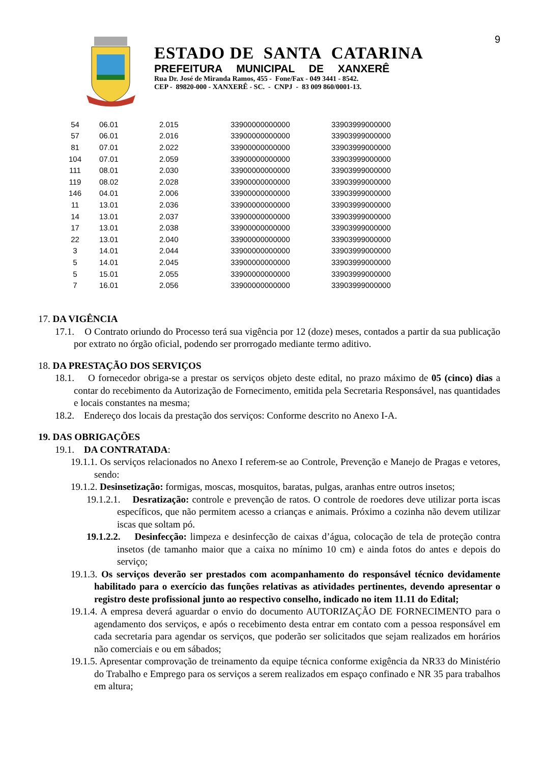9
ESTADO DE SANTA CATARINA
PREFEITURA MUNICIPAL DE XANXERÊ
Rua Dr. José de Miranda Ramos, 455 - Fone/Fax - 049 3441 - 8542.
CEP - 89820-000 - XANXERÊ - SC. - CNPJ - 83 009 860/0001-13.
| 54 | 06.01 | 2.015 | 33900000000000 | 33903999000000 |
| 57 | 06.01 | 2.016 | 33900000000000 | 33903999000000 |
| 81 | 07.01 | 2.022 | 33900000000000 | 33903999000000 |
| 104 | 07.01 | 2.059 | 33900000000000 | 33903999000000 |
| 111 | 08.01 | 2.030 | 33900000000000 | 33903999000000 |
| 119 | 08.02 | 2.028 | 33900000000000 | 33903999000000 |
| 146 | 04.01 | 2.006 | 33900000000000 | 33903999000000 |
| 11 | 13.01 | 2.036 | 33900000000000 | 33903999000000 |
| 14 | 13.01 | 2.037 | 33900000000000 | 33903999000000 |
| 17 | 13.01 | 2.038 | 33900000000000 | 33903999000000 |
| 22 | 13.01 | 2.040 | 33900000000000 | 33903999000000 |
| 3 | 14.01 | 2.044 | 33900000000000 | 33903999000000 |
| 5 | 14.01 | 2.045 | 33900000000000 | 33903999000000 |
| 5 | 15.01 | 2.055 | 33900000000000 | 33903999000000 |
| 7 | 16.01 | 2.056 | 33900000000000 | 33903999000000 |
17. DA VIGÊNCIA
17.1. O Contrato oriundo do Processo terá sua vigência por 12 (doze) meses, contados a partir da sua publicação por extrato no órgão oficial, podendo ser prorrogado mediante termo aditivo.
18. DA PRESTAÇÃO DOS SERVIÇOS
18.1. O fornecedor obriga-se a prestar os serviços objeto deste edital, no prazo máximo de 05 (cinco) dias a contar do recebimento da Autorização de Fornecimento, emitida pela Secretaria Responsável, nas quantidades e locais constantes na mesma;
18.2. Endereço dos locais da prestação dos serviços: Conforme descrito no Anexo I-A.
19. DAS OBRIGAÇÕES
19.1. DA CONTRATADA:
19.1.1. Os serviços relacionados no Anexo I referem-se ao Controle, Prevenção e Manejo de Pragas e vetores, sendo:
19.1.2. Desinsetização: formigas, moscas, mosquitos, baratas, pulgas, aranhas entre outros insetos;
19.1.2.1. Desratização: controle e prevenção de ratos. O controle de roedores deve utilizar porta iscas específicos, que não permitem acesso a crianças e animais. Próximo a cozinha não devem utilizar iscas que soltam pó.
19.1.2.2. Desinfecção: limpeza e desinfecção de caixas d’água, colocação de tela de proteção contra insetos (de tamanho maior que a caixa no mínimo 10 cm) e ainda fotos do antes e depois do serviço;
19.1.3. Os serviços deverão ser prestados com acompanhamento do responsável técnico devidamente habilitado para o exercício das funções relativas as atividades pertinentes, devendo apresentar o registro deste profissional junto ao respectivo conselho, indicado no item 11.11 do Edital;
19.1.4. A empresa deverá aguardar o envio do documento AUTORIZAÇÃO DE FORNECIMENTO para o agendamento dos serviços, e após o recebimento desta entrar em contato com a pessoa responsável em cada secretaria para agendar os serviços, que poderão ser solicitados que sejam realizados em horários não comerciais e ou em sábados;
19.1.5. Apresentar comprovação de treinamento da equipe técnica conforme exigência da NR33 do Ministério do Trabalho e Emprego para os serviços a serem realizados em espaço confinado e NR 35 para trabalhos em altura;